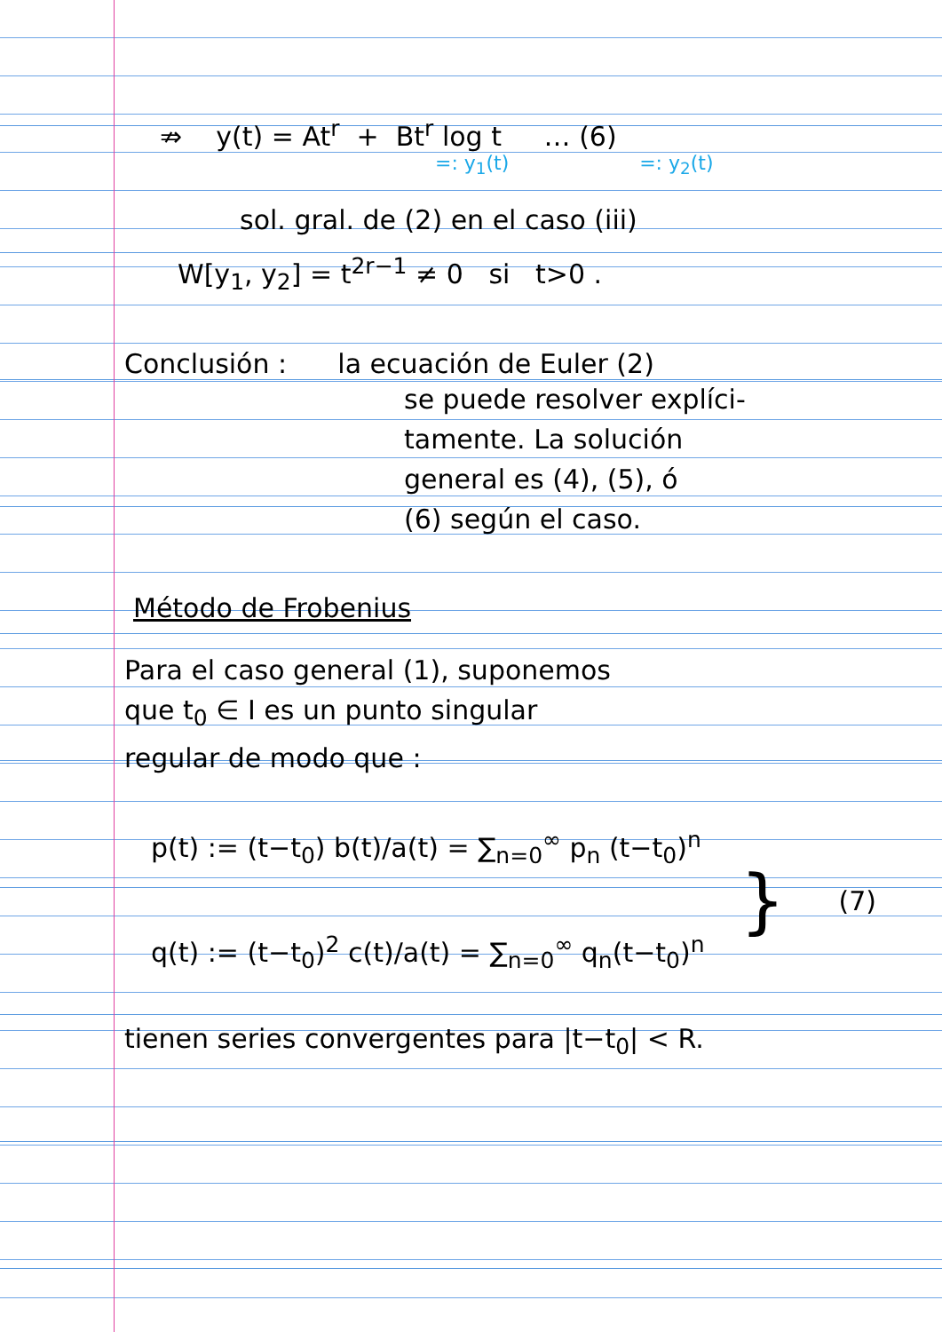⇏ y(t) = At<sup>r</sup> + Bt<sup>r</sup> log t … (6)
=: y<sub>1</sub>(t) =: y<sub>2</sub>(t)
sol. gral. de (2) en el caso (iii)
W[y<sub>1</sub>, y<sub>2</sub>] = t<sup>2r−1</sup> ≠ 0 si t>0 .
Conclusión : la ecuación de Euler (2)
se puede resolver explíci-
tamente. La solución
general es (4), (5), ó
(6) según el caso.
Método de Frobenius
Para el caso general (1), suponemos
que t<sub>0</sub> ∈ I es un punto singular
regular de modo que :
p(t) := (t−t<sub>0</sub>) b(t)/a(t) = ∑<sub>n=0</sub><sup>∞</sup> p<sub>n</sub> (t−t<sub>0</sub>)<sup>n</sup>
q(t) := (t−t<sub>0</sub>)<sup>2</sup> c(t)/a(t) = ∑<sub>n=0</sub><sup>∞</sup> q<sub>n</sub>(t−t<sub>0</sub>)<sup>n</sup>
}
(7)
tienen series convergentes para |t−t<sub>0</sub>| < R.